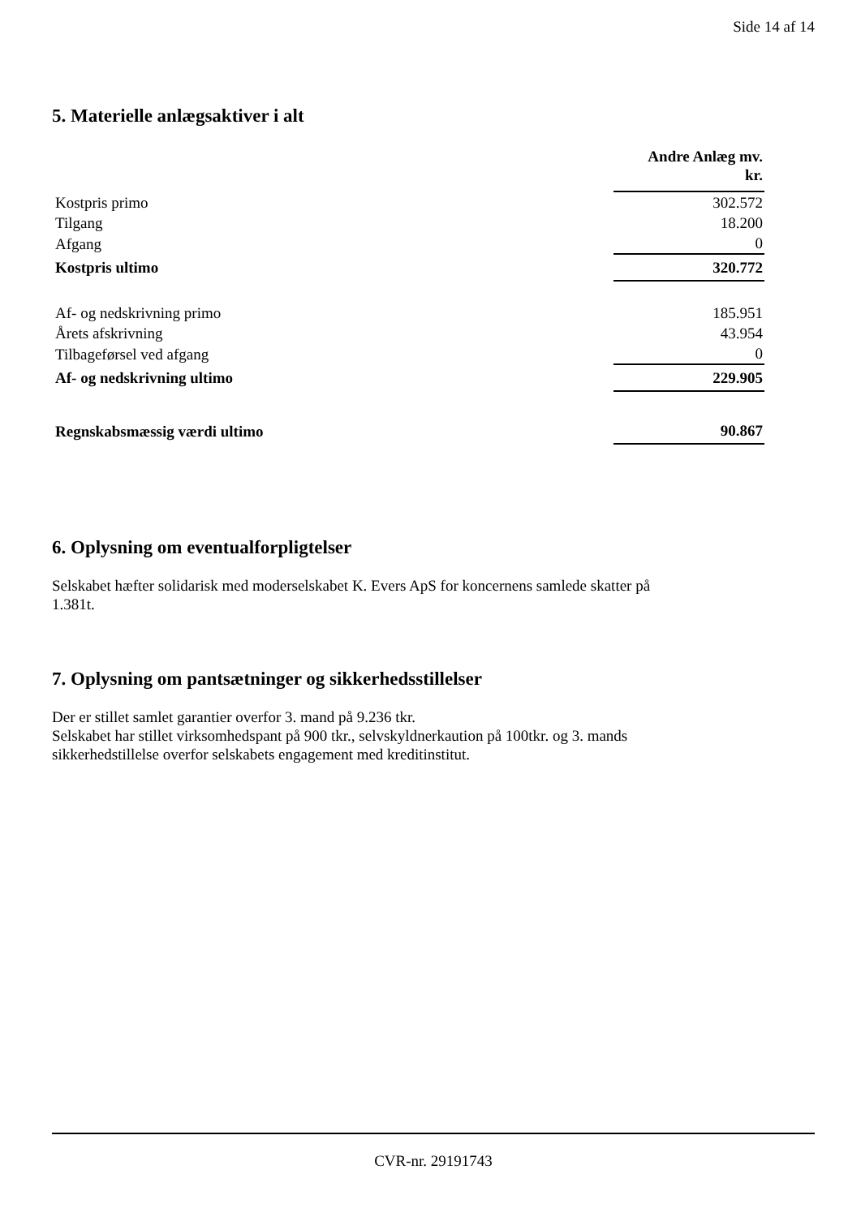Side 14 af 14
5. Materielle anlægsaktiver i alt
| | Andre Anlæg mv. kr. |
| Kostpris primo | 302.572 |
| Tilgang | 18.200 |
| Afgang | 0 |
| Kostpris ultimo | 320.772 |
| Af- og nedskrivning primo | 185.951 |
| Årets afskrivning | 43.954 |
| Tilbageførsel ved afgang | 0 |
| Af- og nedskrivning ultimo | 229.905 |
| Regnskabsmæssig værdi ultimo | 90.867 |
6. Oplysning om eventualforpligtelser
Selskabet hæfter solidarisk med moderselskabet K. Evers ApS for koncernens samlede skatter på
1.381t.
7. Oplysning om pantsætninger og sikkerhedsstillelser
Der er stillet samlet garantier overfor 3. mand på 9.236 tkr.
Selskabet har stillet virksomhedspant på 900 tkr., selvskyldnerkaution på 100tkr. og 3. mands
sikkerhedstillelse overfor selskabets engagement med kreditinstitut.
CVR-nr. 29191743